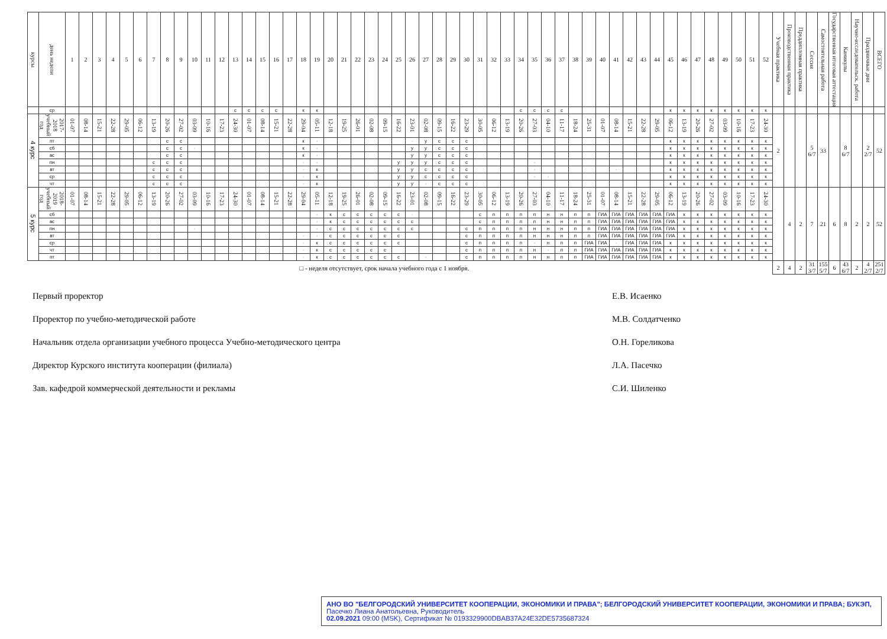| курсы | день недели | 1 | 2 | 3 | 4 | 5 | 6 | 7 | 8 | 9 | 10 | 11 | 12 | 13 | 14 | 15 | 16 | 17 | 18 | 19 | 20 | 21 | 22 | 23 | 24 | 25 | 26 | 27 | 28 | 29 | 30 | 31 | 32 | 33 | 34 | 35 | 36 | 37 | 38 | 39 | 40 | 41 | 42 | 43 | 44 | 45 | 46 | 47 | 48 | 49 | 50 | 51 | 52 | Учебная практика | Производственная практика | Преддипломная практика | Сессия | Самостоятельная работа | Государственная итоговая аттестация | Каникулы | Научно-исследовательск. работа | Праздничные дни | ВСЕГО |
| --- | --- | --- | --- | --- | --- | --- | --- | --- | --- | --- | --- | --- | --- | --- | --- | --- | --- | --- | --- | --- | --- | --- | --- | --- | --- | --- | --- | --- | --- | --- | --- | --- | --- | --- | --- | --- | --- | --- | --- | --- | --- | --- | --- | --- | --- | --- | --- | --- | --- | --- | --- | --- | --- | --- | --- | --- | --- | --- | --- | --- | --- | --- | --- |
| | ср | | | | | | | | | | | | | с | с | с | с | | к | к | | | | | | | | | | | | | | | с | с | с | с | | | | | | | | к | к | к | к | к | к | к | к | | | | | | | | | | |
| 4 курс | 2017-2018 учебный год | 01-07 | 08-14 | 15-21 | 22-28 | 29-05 | 06-12 | 13-19 | 20-26 | 27-02 | 03-09 | 10-16 | 17-23 | 24-30 | 01-07 | 08-14 | 15-21 | 22-28 | 29-04 | 05-11 | 12-18 | 19-25 | 26-01 | 02-08 | 09-15 | 16-22 | 23-01 | 02-08 | 09-15 | 16-22 | 23-29 | 30-05 | 06-12 | 13-19 | 20-26 | 27-03 | 04-10 | 11-17 | 18-24 | 25-31 | 01-07 | 08-14 | 15-21 | 22-28 | 29-05 | 06-12 | 13-19 | 20-26 | 27-02 | 03-09 | 10-16 | 17-23 | 24-30 | 2 | | | 5 6/7 | 33 | | 8 6/7 | | 2 2/7 | 52 |
| | пт | | | | | | | | с | с | | | | | | | | | к | · | | | | | | | · | у | с | с | с | | | | | | | | | | | | | | | к | к | к | к | к | к | к | к | | | | | | | | | | |
| | сб | | | | | | | | с | с | · | | | | | | | | к | · | | | | | | | у | у | с | с | с | | | | | | | | | | | | | | | к | к | к | к | к | к | к | к | | | | | | | | | | |
| | вс | | | | | | | | с | с | | | | | | | | | к | · | | | | | | | у | у | с | с | с | | | | | | | | | | | | | | | к | к | к | к | к | к | к | к | | | | | | | | | | |
| | пн | | | | | | | с | с | с | | | | | | | | | · | · | | | | | | у | у | у | с | с | с | | | | | · | | | | | | | | | | к | к | к | к | к | к | к | к | | | | | | | | | | |
| | вт | | | | | | | с | с | с | | | | | | | | | · | к | | | | | | у | у | с | с | с | с | | | | | · | | | | | | · | | | | к | к | к | к | к | к | к | к | | | | | | | | | | |
| | ср | | | | | | | с | с | с | | | | | | | | | · | к | | | | | | у | у | с | с | с | с | | | | | · | · | | | | | | | | | к | к | к | к | к | к | к | к | | | | | | | | | | |
| | чт | | | | | | | с | с | с | | | | | | | | | · | к | | | | | | у | у | · | с | с | с | | | | | | | | | | | | | | | к | к | к | к | к | к | к | к | | | | | | | | | | |
| 5 курс | 2018-2019 учебный год | 01-07 | 08-14 | 15-21 | 22-28 | 29-05 | 06-12 | 13-19 | 20-26 | 27-02 | 03-09 | 10-16 | 17-23 | 24-30 | 01-07 | 08-14 | 15-21 | 22-28 | 29-04 | 05-11 | 12-18 | 19-25 | 26-01 | 02-08 | 09-15 | 16-22 | 23-01 | 02-08 | 09-15 | 16-22 | 23-29 | 30-05 | 06-12 | 13-19 | 20-26 | 27-03 | 04-10 | 11-17 | 18-24 | 25-31 | 01-07 | 08-14 | 15-21 | 22-28 | 29-05 | 06-12 | 13-19 | 20-26 | 27-02 | 03-09 | 10-16 | 17-23 | 24-30 | | 4 | 2 | 7 | 21 | 6 | 8 | 2 | 2 | 52 |
| | сб | | | | | | | | | | | | | | | | | | | · | к | с | с | с | с | с | · | | | | | с | п | п | п | п | н | н | п | п | ГИА | ГИА | ГИА | ГИА | ГИА | ГИА | к | к | к | к | к | к | к | | | | | | | | | | |
| | вс | | | | | | | | | | | | | | | | | | | · | к | с | с | с | с | с | с | | | | | с | п | п | п | п | н | н | п | п | ГИА | ГИА | ГИА | ГИА | ГИА | ГИА | к | к | к | к | к | к | к | | | | | | | | | | |
| | пн | | | | | | | | | | · | | | | | | | | | · | с | с | с | с | с | с | с | | | | с | п | п | п | п | н | н | н | п | п | ГИА | ГИА | ГИА | ГИА | ГИА | ГИА | к | к | к | к | к | к | к | | | | | | | | | | |
| | вт | | | | | | | | | | | | | | | | | | · | · | с | с | с | с | с | с | | | | | с | п | п | п | п | н | н | н | п | п | ГИА | ГИА | ГИА | ГИА | ГИА | ГИА | к | к | к | к | к | к | к | | | | | | | | | | |
| | ср | | | | | | | | | | | | | | | | | | · | к | с | с | с | с | с | с | | | | | с | п | п | п | п | · | н | п | п | ГИА | ГИА | · | ГИА | ГИА | ГИА | к | к | к | к | к | к | к | к | | | | | | | | | | |
| | чт | | | | | | | | | | | | | | | | | | · | к | с | с | с | с | с | | | | | | с | п | п | п | п | н | · | п | п | ГИА | ГИА | ГИА | ГИА | ГИА | ГИА | к | к | к | к | к | к | к | к | | | | | | | | | | |
| | пт | | | | | | | | | | | | | | | | | | · | к | с | с | с | с | с | с | | · | | | с | п | п | п | п | н | н | п | п | ГИА | ГИА | ГИА | ГИА | ГИА | ГИА | к | к | к | к | к | к | к | к | | | | | | | | | | |
| □ - неделя отсутствует, срок начала учебного года с 1 ноября. | | | | | | | | | | | | | | | | | | | | | | | | | | | | | | | | | | | | | | | | | | | | | | | | | | | | | | 2 | 4 | 2 | 31 3/7 | 155 5/7 | 6 | 43 6/7 | 2 | 4 2/7 | 251 2/7 |
Первый проректор
Проректор по учебно-методической работе
Начальник отдела организации учебного процесса Учебно-методического центра
Директор Курского института кооперации (филиала)
Зав. кафедрой коммерческой деятельности и рекламы
Е.В. Исаенко
М.В. Солдатченко
О.Н. Гореликова
Л.А. Пасечко
С.И. Шиленко
АНО ВО "БЕЛГОРОДСКИЙ УНИВЕРСИТЕТ КООПЕРАЦИИ, ЭКОНОМИКИ И ПРАВА"; БЕЛГОРОДСКИЙ УНИВЕРСИТЕТ КООПЕРАЦИИ, ЭКОНОМИКИ И ПРАВА; БУКЭП, Пасечко Лиана Анатольевна, Руководитель
02.09.2021 09:00 (MSK), Сертификат № 0193329900DBAB37A24E32DE5735687324